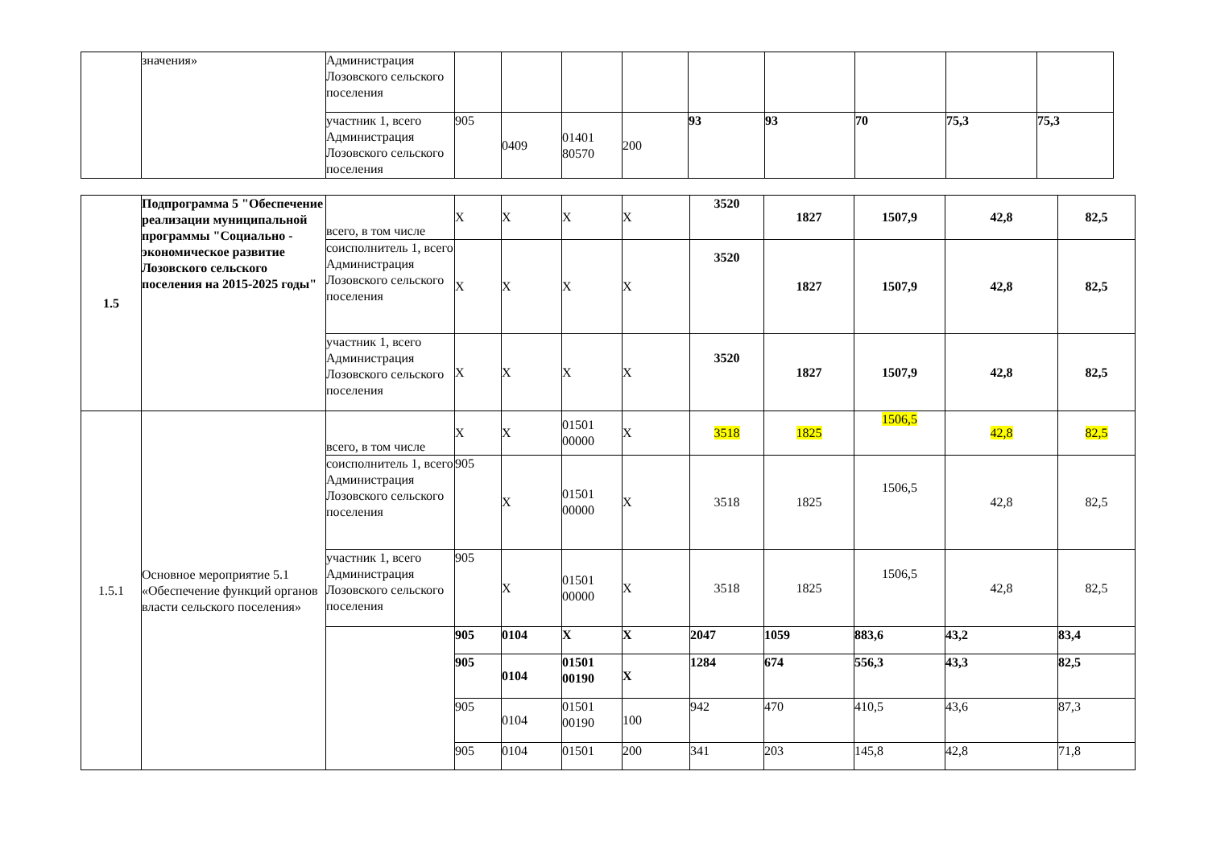| | значения» | Администрация Лозовского сельского поселения | | | | | | | | | |
| | | участник 1, всего Администрация Лозовского сельского поселения | 905 | 0409 | 01401 80570 | 200 | 93 | 93 | 70 | 75,3 | 75,3 |
| 1.5 | Подпрограмма 5 "Обеспечение реализации муниципальной программы "Социально - экономическое развитие Лозовского сельского поселения на 2015-2025 годы" | всего, в том числе | X | X | X | X | 3520 | 1827 | 1507,9 | 42,8 | 82,5 |
| | | соисполнитель 1, всего Администрация Лозовского сельского поселения | X | X | X | X | 3520 | 1827 | 1507,9 | 42,8 | 82,5 |
| | | участник 1, всего Администрация Лозовского сельского поселения | X | X | X | X | 3520 | 1827 | 1507,9 | 42,8 | 82,5 |
| 1.5.1 | Основное мероприятие 5.1 «Обеспечение функций органов власти сельского поселения» | всего, в том числе | X | X | 01501 00000 | X | 3518 | 1825 | 1506,5 | 42,8 | 82,5 |
| | | соисполнитель 1, всего Администрация Лозовского сельского поселения | 905 | X | 01501 00000 | X | 3518 | 1825 | 1506,5 | 42,8 | 82,5 |
| | | участник 1, всего Администрация Лозовского сельского поселения | 905 | X | 01501 00000 | X | 3518 | 1825 | 1506,5 | 42,8 | 82,5 |
| | | | 905 | 0104 | X | X | 2047 | 1059 | 883,6 | 43,2 | 83,4 |
| | | | 905 | 0104 | 01501 00190 | X | 1284 | 674 | 556,3 | 43,3 | 82,5 |
| | | | 905 | 0104 | 01501 00190 | 100 | 942 | 470 | 410,5 | 43,6 | 87,3 |
| | | | 905 | 0104 | 01501 | 200 | 341 | 203 | 145,8 | 42,8 | 71,8 |